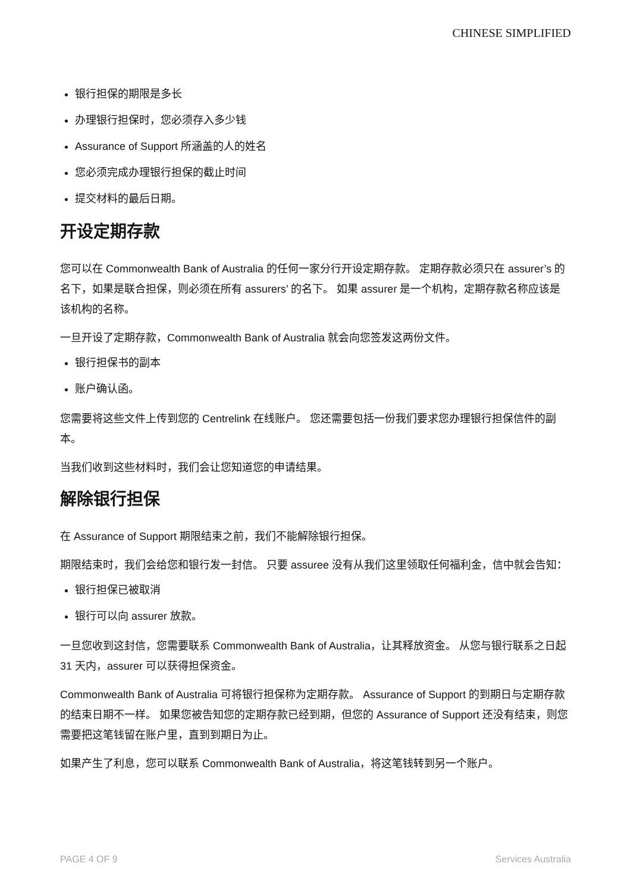CHINESE SIMPLIFIED
银行担保的期限是多长
办理银行担保时，您必须存入多少钱
Assurance of Support 所涵盖的人的姓名
您必须完成办理银行担保的截止时间
提交材料的最后日期。
开设定期存款
您可以在 Commonwealth Bank of Australia 的任何一家分行开设定期存款。 定期存款必须只在 assurer’s 的名下，如果是联合担保，则必须在所有 assurers’ 的名下。 如果 assurer 是一个机构，定期存款名称应该是该机构的名称。
一旦开设了定期存款，Commonwealth Bank of Australia 就会向您签发这两份文件。
银行担保书的副本
账户确认函。
您需要将这些文件上传到您的 Centrelink 在线账户。 您还需要包括一份我们要求您办理银行担保信件的副本。
当我们收到这些材料时，我们会让您知道您的申请结果。
解除银行担保
在 Assurance of Support 期限结束之前，我们不能解除银行担保。
期限结束时，我们会给您和银行发一封信。 只要 assuree 没有从我们这里领取任何福利金，信中就会告知：
银行担保已被取消
银行可以向 assurer 放款。
一旦您收到这封信，您需要联系 Commonwealth Bank of Australia，让其释放资金。 从您与银行联系之日起 31 天内，assurer 可以获得担保资金。
Commonwealth Bank of Australia 可将银行担保称为定期存款。 Assurance of Support 的到期日与定期存款的结束日期不一样。 如果您被告知您的定期存款已经到期，但您的 Assurance of Support 还没有结束，则您需要把这笔钱留在账户里，直到到期日为止。
如果产生了利息，您可以联系 Commonwealth Bank of Australia，将这笔钱转到另一个账户。
PAGE 4 OF 9 Services Australia